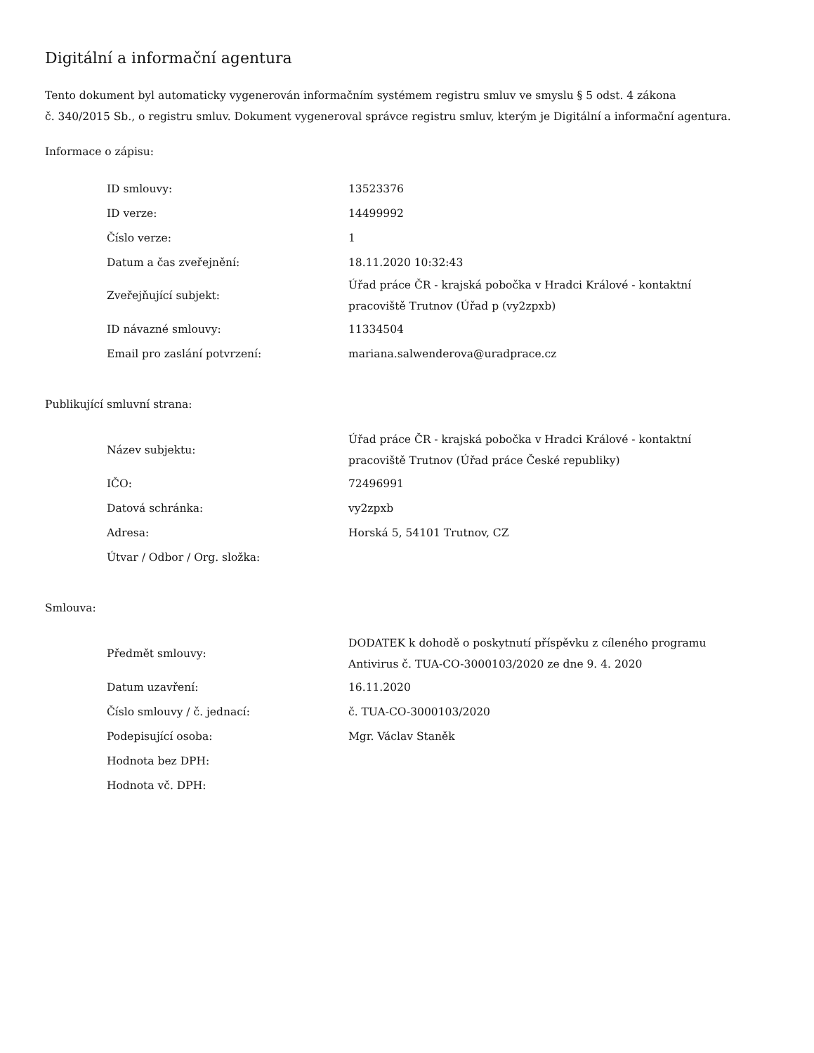Digitální a informační agentura
Tento dokument byl automaticky vygenerován informačním systémem registru smluv ve smyslu § 5 odst. 4 zákona
č. 340/2015 Sb., o registru smluv. Dokument vygeneroval správce registru smluv, kterým je Digitální a informační agentura.
Informace o zápisu:
| ID smlouvy: | 13523376 |
| ID verze: | 14499992 |
| Číslo verze: | 1 |
| Datum a čas zveřejnění: | 18.11.2020 10:32:43 |
| Zveřejňující subjekt: | Úřad práce ČR - krajská pobočka v Hradci Králové - kontaktní pracoviště Trutnov (Úřad p (vy2zpxb) |
| ID návazné smlouvy: | 11334504 |
| Email pro zaslání potvrzení: | mariana.salwenderova@uradprace.cz |
Publikující smluvní strana:
| Název subjektu: | Úřad práce ČR - krajská pobočka v Hradci Králové - kontaktní pracoviště Trutnov (Úřad práce České republiky) |
| IČO: | 72496991 |
| Datová schránka: | vy2zpxb |
| Adresa: | Horská 5, 54101 Trutnov, CZ |
| Útvar / Odbor / Org. složka: | |
Smlouva:
| Předmět smlouvy: | DODATEK k dohodě o poskytnutí příspěvku z cíleného programu Antivirus č. TUA-CO-3000103/2020 ze dne 9. 4. 2020 |
| Datum uzavření: | 16.11.2020 |
| Číslo smlouvy / č. jednací: | č. TUA-CO-3000103/2020 |
| Podepisující osoba: | Mgr. Václav Staněk |
| Hodnota bez DPH: | |
| Hodnota vč. DPH: | |